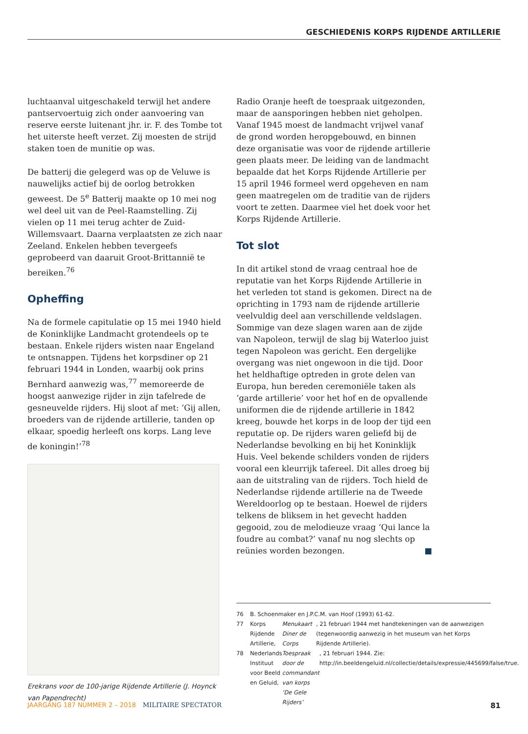GESCHIEDENIS KORPS RIJDENDE ARTILLERIE
luchtaanval uitgeschakeld terwijl het andere pantservoertuig zich onder aanvoering van reserve eerste luitenant jhr. ir. F. des Tombe tot het uiterste heeft verzet. Zij moesten de strijd staken toen de munitie op was.
De batterij die gelegerd was op de Veluwe is nauwelijks actief bij de oorlog betrokken geweest. De 5<sup>e</sup> Batterij maakte op 10 mei nog wel deel uit van de Peel-Raamstelling. Zij vielen op 11 mei terug achter de Zuid-Willemsvaart. Daarna verplaatsten ze zich naar Zeeland. Enkelen hebben tevergeefs geprobeerd van daaruit Groot-Brittannië te bereiken.<sup>76</sup>
Opheffing
Na de formele capitulatie op 15 mei 1940 hield de Koninklijke Landmacht grotendeels op te bestaan. Enkele rijders wisten naar Engeland te ontsnappen. Tijdens het korpsdiner op 21 februari 1944 in Londen, waarbij ook prins Bernhard aanwezig was,<sup>77</sup> memoreerde de hoogst aanwezige rijder in zijn tafelrede de gesneuvelde rijders. Hij sloot af met: ‘Gij allen, broeders van de rijdende artillerie, tanden op elkaar, spoedig herleeft ons korps. Lang leve de koningin!’<sup>78</sup>
Erekrans voor de 100-jarige Rijdende Artillerie (J. Hoynck van Papendrecht)
Radio Oranje heeft de toespraak uitgezonden, maar de aansporingen hebben niet geholpen. Vanaf 1945 moest de landmacht vrijwel vanaf de grond worden heropgebouwd, en binnen deze organisatie was voor de rijdende artillerie geen plaats meer. De leiding van de landmacht bepaalde dat het Korps Rijdende Artillerie per 15 april 1946 formeel werd opgeheven en nam geen maatregelen om de traditie van de rijders voort te zetten. Daarmee viel het doek voor het Korps Rijdende Artillerie.
Tot slot
In dit artikel stond de vraag centraal hoe de reputatie van het Korps Rijdende Artillerie in het verleden tot stand is gekomen. Direct na de oprichting in 1793 nam de rijdende artillerie veelvuldig deel aan verschillende veldslagen. Sommige van deze slagen waren aan de zijde van Napoleon, terwijl de slag bij Waterloo juist tegen Napoleon was gericht. Een dergelijke overgang was niet ongewoon in die tijd. Door het heldhaftige optreden in grote delen van Europa, hun bereden ceremoniële taken als ‘garde artillerie’ voor het hof en de opvallende uniformen die de rijdende artillerie in 1842 kreeg, bouwde het korps in de loop der tijd een reputatie op. De rijders waren geliefd bij de Nederlandse bevolking en bij het Koninklijk Huis. Veel bekende schilders vonden de rijders vooral een kleurrijk tafereel. Dit alles droeg bij aan de uitstraling van de rijders. Toch hield de Nederlandse rijdende artillerie na de Tweede Wereldoorlog op te bestaan. Hoewel de rijders telkens de bliksem in het gevecht hadden gegooid, zou de melodieuze vraag ‘Qui lance la foudre au combat?’ vanaf nu nog slechts op reünies worden bezongen. ■
76 B. Schoenmaker en J.P.C.M. van Hoof (1993) 61-62.
77 Korps Rijdende Artillerie, Menukaart Diner de Corps, 21 februari 1944 met handtekeningen van de aanwezigen (tegenwoordig aanwezig in het museum van het Korps Rijdende Artillerie).
78 Nederlands Instituut voor Beeld en Geluid, Toespraak door de commandant van korps ‘De Gele Rijders’, 21 februari 1944. Zie: http://in.beeldengeluid.nl/collectie/details/expressie/445699/false/true.
JAARGANG 187 NUMMER 2 – 2018 MILITAIRE SPECTATOR 81